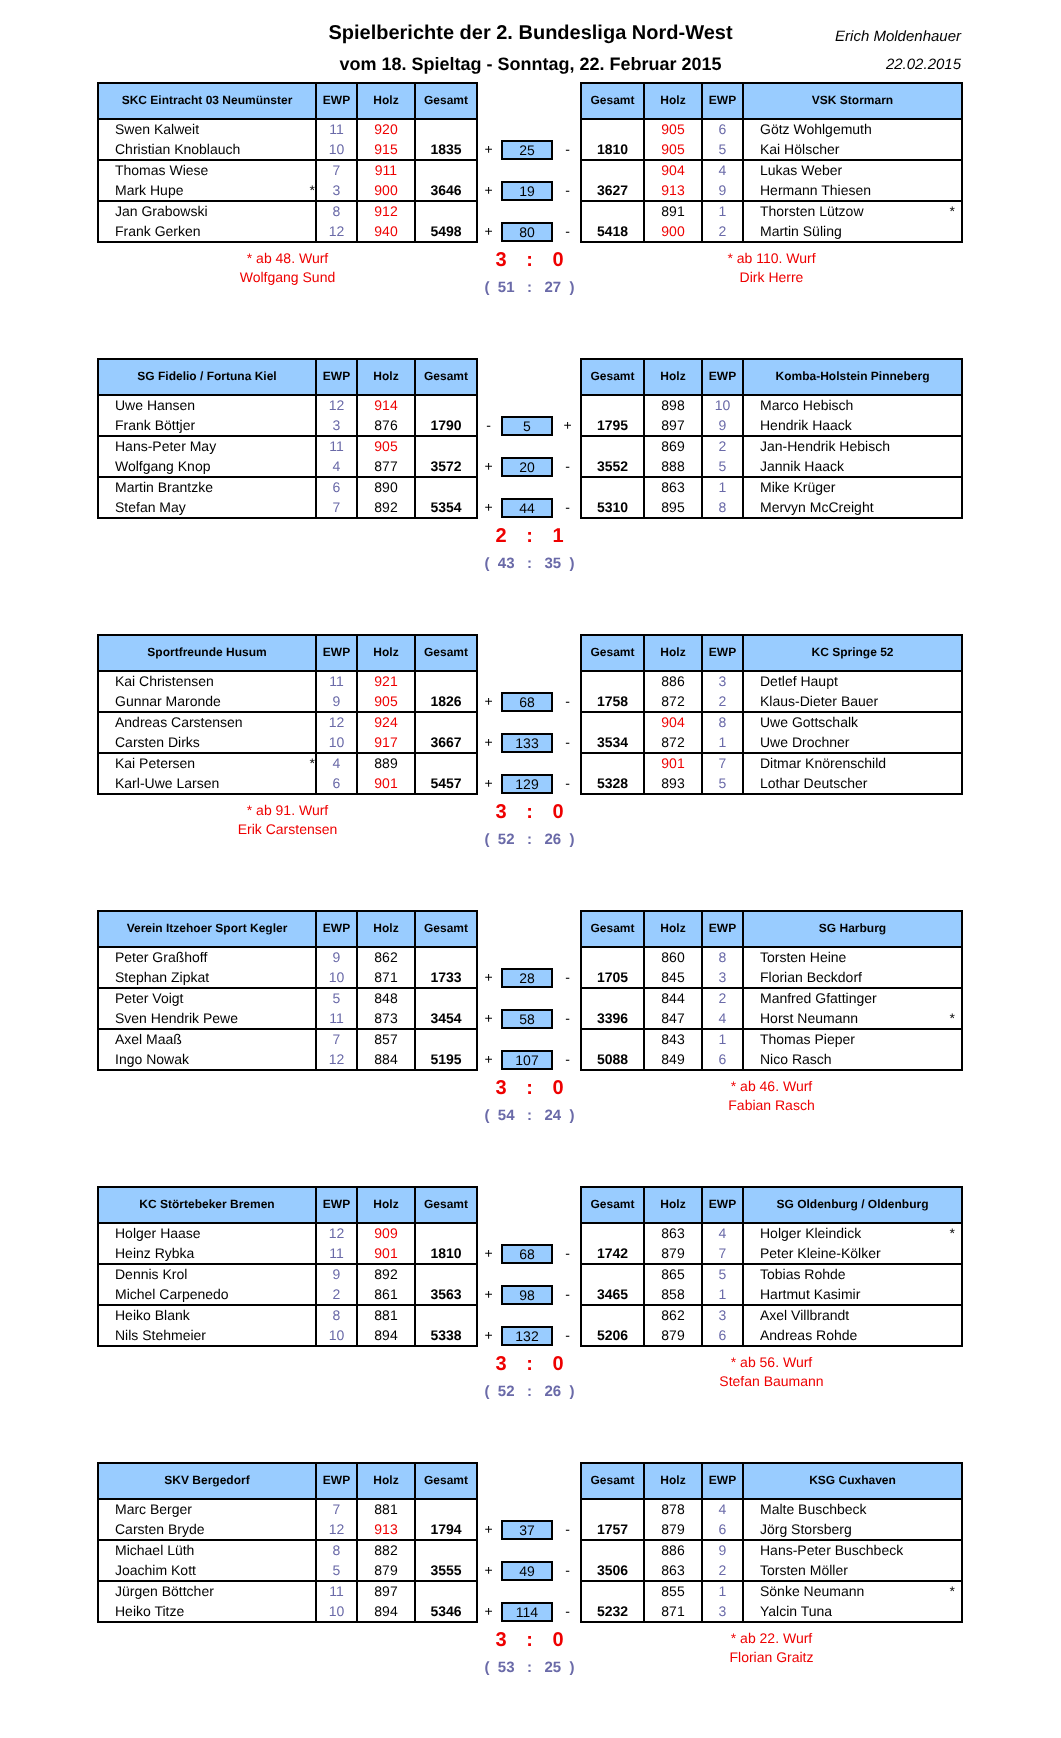Spielberichte der 2. Bundesliga Nord-West
vom 18. Spieltag - Sonntag, 22. Februar 2015
Erich Moldenhauer
22.02.2015
| SKC Eintracht 03 Neumünster | EWP | Holz | Gesamt | | | | Gesamt | Holz | EWP | VSK Stormarn |
| --- | --- | --- | --- | --- | --- | --- | --- | --- | --- | --- |
| Swen Kalweit | 11 | 920 | | | | | | 905 | 6 | Götz Wohlgemuth |
| Christian Knoblauch | 10 | 915 | 1835 | + | 25 | - | 1810 | 905 | 5 | Kai Hölscher |
| Thomas Wiese | 7 | 911 | | | | | | 904 | 4 | Lukas Weber |
| Mark Hupe * | 3 | 900 | 3646 | + | 19 | - | 3627 | 913 | 9 | Hermann Thiesen |
| Jan Grabowski | 8 | 912 | | | | | | 891 | 1 | Thorsten Lützow * |
| Frank Gerken | 12 | 940 | 5498 | + | 80 | - | 5418 | 900 | 2 | Martin Süling |
* ab 48. Wurf
Wolfgang Sund
3 : 0
( 51 : 27 )
* ab 110. Wurf
Dirk Herre
| SG Fidelio / Fortuna Kiel | EWP | Holz | Gesamt | | | | Gesamt | Holz | EWP | Komba-Holstein Pinneberg |
| --- | --- | --- | --- | --- | --- | --- | --- | --- | --- | --- |
| Uwe Hansen | 12 | 914 | | | | | | 898 | 10 | Marco Hebisch |
| Frank Böttjer | 3 | 876 | 1790 | - | 5 | + | 1795 | 897 | 9 | Hendrik Haack |
| Hans-Peter May | 11 | 905 | | | | | | 869 | 2 | Jan-Hendrik Hebisch |
| Wolfgang Knop | 4 | 877 | 3572 | + | 20 | - | 3552 | 888 | 5 | Jannik Haack |
| Martin Brantzke | 6 | 890 | | | | | | 863 | 1 | Mike Krüger |
| Stefan May | 7 | 892 | 5354 | + | 44 | - | 5310 | 895 | 8 | Mervyn McCreight |
2 : 1
( 43 : 35 )
| Sportfreunde Husum | EWP | Holz | Gesamt | | | | Gesamt | Holz | EWP | KC Springe 52 |
| --- | --- | --- | --- | --- | --- | --- | --- | --- | --- | --- |
| Kai Christensen | 11 | 921 | | | | | | 886 | 3 | Detlef Haupt |
| Gunnar Maronde | 9 | 905 | 1826 | + | 68 | - | 1758 | 872 | 2 | Klaus-Dieter Bauer |
| Andreas Carstensen | 12 | 924 | | | | | | 904 | 8 | Uwe Gottschalk |
| Carsten Dirks | 10 | 917 | 3667 | + | 133 | - | 3534 | 872 | 1 | Uwe Drochner |
| Kai Petersen * | 4 | 889 | | | | | | 901 | 7 | Ditmar Knörenschild |
| Karl-Uwe Larsen | 6 | 901 | 5457 | + | 129 | - | 5328 | 893 | 5 | Lothar Deutscher |
* ab 91. Wurf
Erik Carstensen
3 : 0
( 52 : 26 )
| Verein Itzehoer Sport Kegler | EWP | Holz | Gesamt | | | | Gesamt | Holz | EWP | SG Harburg |
| --- | --- | --- | --- | --- | --- | --- | --- | --- | --- | --- |
| Peter Graßhoff | 9 | 862 | | | | | | 860 | 8 | Torsten Heine |
| Stephan Zipkat | 10 | 871 | 1733 | + | 28 | - | 1705 | 845 | 3 | Florian Beckdorf |
| Peter Voigt | 5 | 848 | | | | | | 844 | 2 | Manfred Gfattinger |
| Sven Hendrik Pewe | 11 | 873 | 3454 | + | 58 | - | 3396 | 847 | 4 | Horst Neumann * |
| Axel Maaß | 7 | 857 | | | | | | 843 | 1 | Thomas Pieper |
| Ingo Nowak | 12 | 884 | 5195 | + | 107 | - | 5088 | 849 | 6 | Nico Rasch |
3 : 0
( 54 : 24 )
* ab 46. Wurf
Fabian Rasch
| KC Störtebeker Bremen | EWP | Holz | Gesamt | | | | Gesamt | Holz | EWP | SG Oldenburg / Oldenburg |
| --- | --- | --- | --- | --- | --- | --- | --- | --- | --- | --- |
| Holger Haase | 12 | 909 | | | | | | 863 | 4 | Holger Kleindick * |
| Heinz Rybka | 11 | 901 | 1810 | + | 68 | - | 1742 | 879 | 7 | Peter Kleine-Kölker |
| Dennis Krol | 9 | 892 | | | | | | 865 | 5 | Tobias Rohde |
| Michel Carpenedo | 2 | 861 | 3563 | + | 98 | - | 3465 | 858 | 1 | Hartmut Kasimir |
| Heiko Blank | 8 | 881 | | | | | | 862 | 3 | Axel Villbrandt |
| Nils Stehmeier | 10 | 894 | 5338 | + | 132 | - | 5206 | 879 | 6 | Andreas Rohde |
3 : 0
( 52 : 26 )
* ab 56. Wurf
Stefan Baumann
| SKV Bergedorf | EWP | Holz | Gesamt | | | | Gesamt | Holz | EWP | KSG Cuxhaven |
| --- | --- | --- | --- | --- | --- | --- | --- | --- | --- | --- |
| Marc Berger | 7 | 881 | | | | | | 878 | 4 | Malte Buschbeck |
| Carsten Bryde | 12 | 913 | 1794 | + | 37 | - | 1757 | 879 | 6 | Jörg Storsberg |
| Michael Lüth | 8 | 882 | | | | | | 886 | 9 | Hans-Peter Buschbeck |
| Joachim Kott | 5 | 879 | 3555 | + | 49 | - | 3506 | 863 | 2 | Torsten Möller |
| Jürgen Böttcher | 11 | 897 | | | | | | 855 | 1 | Sönke Neumann * |
| Heiko Titze | 10 | 894 | 5346 | + | 114 | - | 5232 | 871 | 3 | Yalcin Tuna |
3 : 0
( 53 : 25 )
* ab 22. Wurf
Florian Graitz